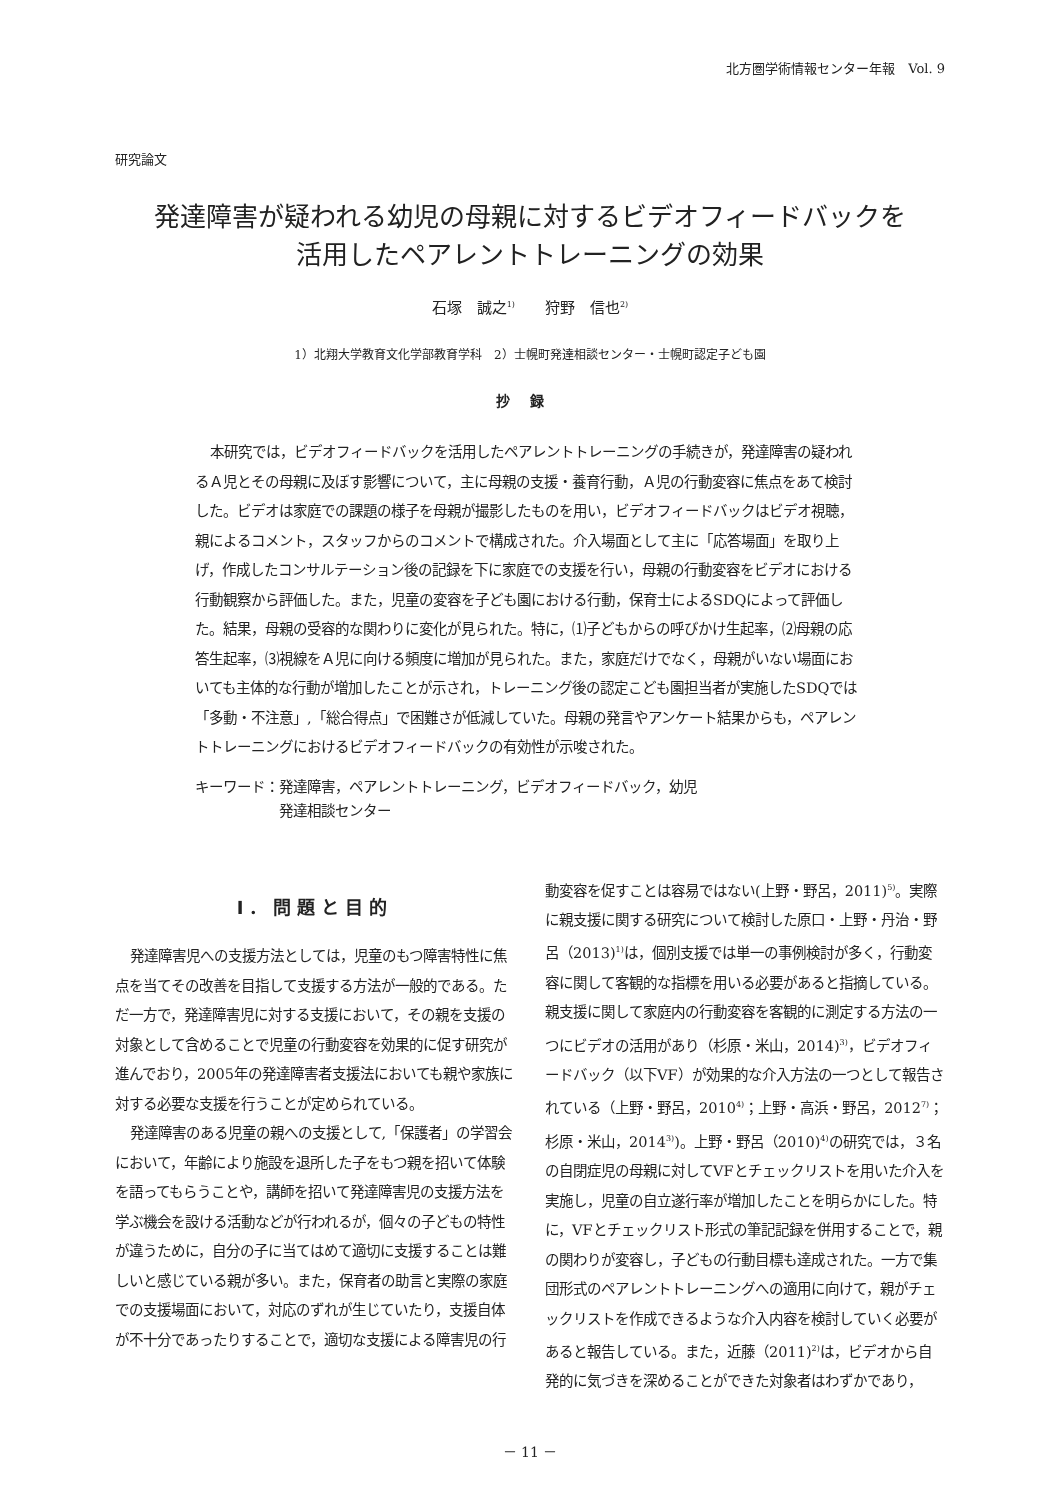北方圏学術情報センター年報　Vol. 9
研究論文
発達障害が疑われる幼児の母親に対するビデオフィードバックを
活用したペアレントトレーニングの効果
石塚　誠之<sup>1)</sup>　　狩野　信也<sup>2)</sup>
1）北翔大学教育文化学部教育学科　2）士幌町発達相談センター・士幌町認定子ども園
抄録
本研究では，ビデオフィードバックを活用したペアレントトレーニングの手続きが，発達障害の疑われるＡ児とその母親に及ぼす影響について，主に母親の支援・養育行動，Ａ児の行動変容に焦点をあて検討した。ビデオは家庭での課題の様子を母親が撮影したものを用い，ビデオフィードバックはビデオ視聴，親によるコメント，スタッフからのコメントで構成された。介入場面として主に「応答場面」を取り上げ，作成したコンサルテーション後の記録を下に家庭での支援を行い，母親の行動変容をビデオにおける行動観察から評価した。また，児童の変容を子ども園における行動，保育士によるSDQによって評価した。結果，母親の受容的な関わりに変化が見られた。特に，⑴子どもからの呼びかけ生起率，⑵母親の応答生起率，⑶視線をＡ児に向ける頻度に増加が見られた。また，家庭だけでなく，母親がいない場面においても主体的な行動が増加したことが示され，トレーニング後の認定こども園担当者が実施したSDQでは「多動・不注意」,「総合得点」で困難さが低減していた。母親の発言やアンケート結果からも，ペアレントトレーニングにおけるビデオフィードバックの有効性が示唆された。
キーワード：発達障害，ペアレントトレーニング，ビデオフィードバック，幼児
　　　　　　発達相談センター
Ⅰ．問題と目的
発達障害児への支援方法としては，児童のもつ障害特性に焦点を当てその改善を目指して支援する方法が一般的である。ただ一方で，発達障害児に対する支援において，その親を支援の対象として含めることで児童の行動変容を効果的に促す研究が進んでおり，2005年の発達障害者支援法においても親や家族に対する必要な支援を行うことが定められている。
発達障害のある児童の親への支援として,「保護者」の学習会において，年齢により施設を退所した子をもつ親を招いて体験を語ってもらうことや，講師を招いて発達障害児の支援方法を学ぶ機会を設ける活動などが行われるが，個々の子どもの特性が違うために，自分の子に当てはめて適切に支援することは難しいと感じている親が多い。また，保育者の助言と実際の家庭での支援場面において，対応のずれが生じていたり，支援自体が不十分であったりすることで，適切な支援による障害児の行
動変容を促すことは容易ではない(上野・野呂，2011)<sup>5)</sup>。実際に親支援に関する研究について検討した原口・上野・丹治・野呂（2013)<sup>1)</sup>は，個別支援では単一の事例検討が多く，行動変容に関して客観的な指標を用いる必要があると指摘している。親支援に関して家庭内の行動変容を客観的に測定する方法の一つにビデオの活用があり（杉原・米山，2014)<sup>3)</sup>，ビデオフィードバック（以下VF）が効果的な介入方法の一つとして報告されている（上野・野呂，2010<sup>4)</sup>；上野・高浜・野呂，2012<sup>7)</sup>；杉原・米山，2014<sup>3)</sup>)。上野・野呂（2010)<sup>4)</sup>の研究では，３名の自閉症児の母親に対してVFとチェックリストを用いた介入を実施し，児童の自立遂行率が増加したことを明らかにした。特に，VFとチェックリスト形式の筆記記録を併用することで，親の関わりが変容し，子どもの行動目標も達成された。一方で集団形式のペアレントトレーニングへの適用に向けて，親がチェックリストを作成できるような介入内容を検討していく必要があると報告している。また，近藤（2011)<sup>2)</sup>は，ビデオから自発的に気づきを深めることができた対象者はわずかであり，
－ 11 －